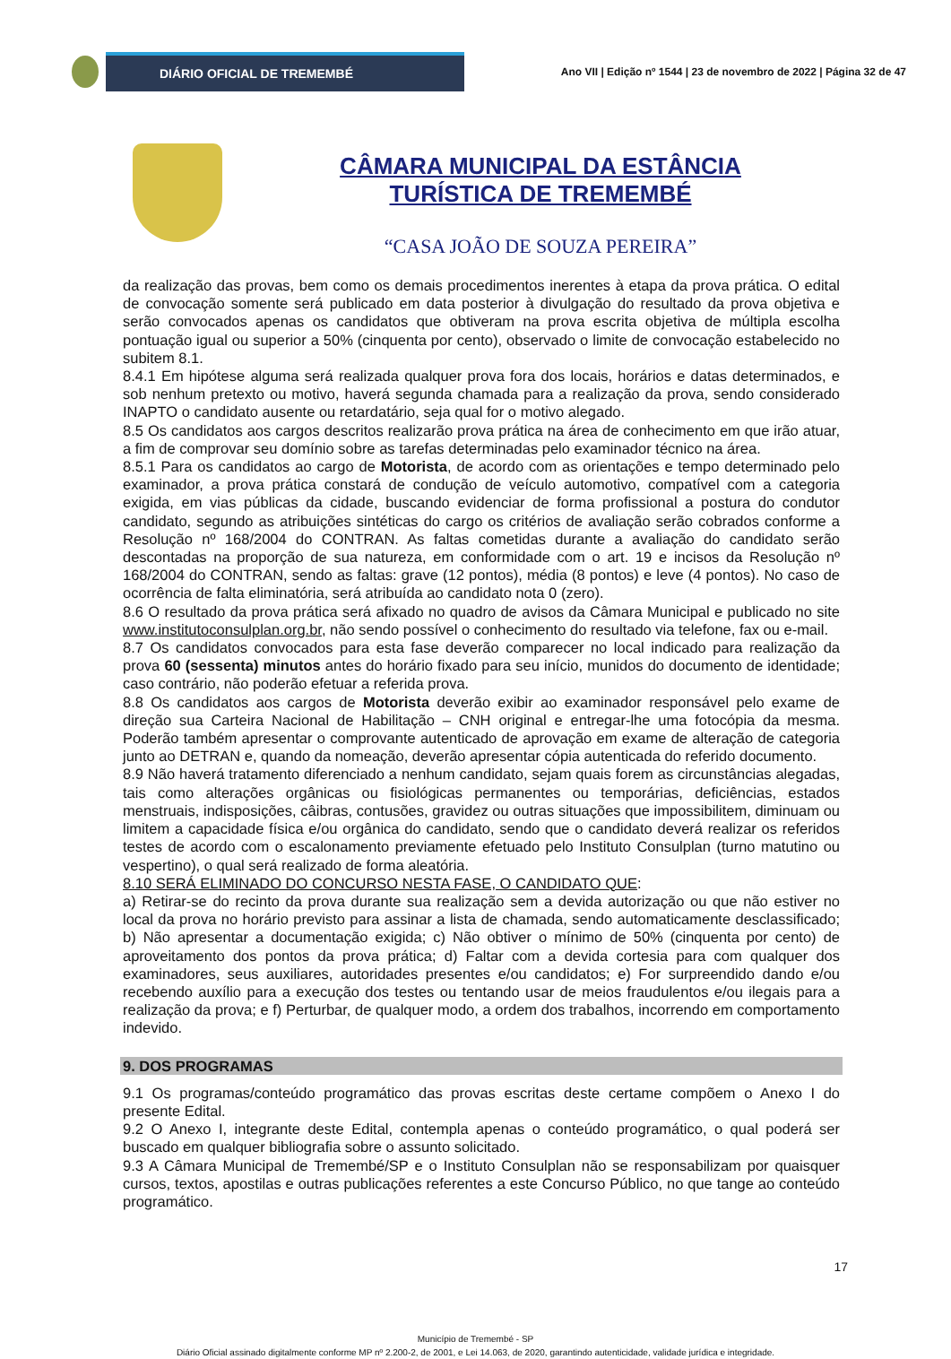DIÁRIO OFICIAL DE TREMEMBÉ
Ano VII | Edição nº 1544 | 23 de novembro de 2022 | Página 32 de 47
CÂMARA MUNICIPAL DA ESTÂNCIA TURÍSTICA DE TREMEMBÉ
“CASA JOÃO DE SOUZA PEREIRA”
da realização das provas, bem como os demais procedimentos inerentes à etapa da prova prática. O edital de convocação somente será publicado em data posterior à divulgação do resultado da prova objetiva e serão convocados apenas os candidatos que obtiveram na prova escrita objetiva de múltipla escolha pontuação igual ou superior a 50% (cinquenta por cento), observado o limite de convocação estabelecido no subitem 8.1.
8.4.1 Em hipótese alguma será realizada qualquer prova fora dos locais, horários e datas determinados, e sob nenhum pretexto ou motivo, haverá segunda chamada para a realização da prova, sendo considerado INAPTO o candidato ausente ou retardatário, seja qual for o motivo alegado.
8.5 Os candidatos aos cargos descritos realizarão prova prática na área de conhecimento em que irão atuar, a fim de comprovar seu domínio sobre as tarefas determinadas pelo examinador técnico na área.
8.5.1 Para os candidatos ao cargo de Motorista, de acordo com as orientações e tempo determinado pelo examinador, a prova prática constará de condução de veículo automotivo, compatível com a categoria exigida, em vias públicas da cidade, buscando evidenciar de forma profissional a postura do condutor candidato, segundo as atribuições sintéticas do cargo os critérios de avaliação serão cobrados conforme a Resolução nº 168/2004 do CONTRAN. As faltas cometidas durante a avaliação do candidato serão descontadas na proporção de sua natureza, em conformidade com o art. 19 e incisos da Resolução nº 168/2004 do CONTRAN, sendo as faltas: grave (12 pontos), média (8 pontos) e leve (4 pontos). No caso de ocorrência de falta eliminatória, será atribuída ao candidato nota 0 (zero).
8.6 O resultado da prova prática será afixado no quadro de avisos da Câmara Municipal e publicado no site www.institutoconsulplan.org.br, não sendo possível o conhecimento do resultado via telefone, fax ou e-mail.
8.7 Os candidatos convocados para esta fase deverão comparecer no local indicado para realização da prova 60 (sessenta) minutos antes do horário fixado para seu início, munidos do documento de identidade; caso contrário, não poderão efetuar a referida prova.
8.8 Os candidatos aos cargos de Motorista deverão exibir ao examinador responsável pelo exame de direção sua Carteira Nacional de Habilitação – CNH original e entregar-lhe uma fotocópia da mesma. Poderão também apresentar o comprovante autenticado de aprovação em exame de alteração de categoria junto ao DETRAN e, quando da nomeação, deverão apresentar cópia autenticada do referido documento.
8.9 Não haverá tratamento diferenciado a nenhum candidato, sejam quais forem as circunstâncias alegadas, tais como alterações orgânicas ou fisiológicas permanentes ou temporárias, deficiências, estados menstruais, indisposições, câibras, contusões, gravidez ou outras situações que impossibilitem, diminuam ou limitem a capacidade física e/ou orgânica do candidato, sendo que o candidato deverá realizar os referidos testes de acordo com o escalonamento previamente efetuado pelo Instituto Consulplan (turno matutino ou vespertino), o qual será realizado de forma aleatória.
8.10 SERÁ ELIMINADO DO CONCURSO NESTA FASE, O CANDIDATO QUE:
a) Retirar-se do recinto da prova durante sua realização sem a devida autorização ou que não estiver no local da prova no horário previsto para assinar a lista de chamada, sendo automaticamente desclassificado; b) Não apresentar a documentação exigida; c) Não obtiver o mínimo de 50% (cinquenta por cento) de aproveitamento dos pontos da prova prática; d) Faltar com a devida cortesia para com qualquer dos examinadores, seus auxiliares, autoridades presentes e/ou candidatos; e) For surpreendido dando e/ou recebendo auxílio para a execução dos testes ou tentando usar de meios fraudulentos e/ou ilegais para a realização da prova; e f) Perturbar, de qualquer modo, a ordem dos trabalhos, incorrendo em comportamento indevido.
9. DOS PROGRAMAS
9.1 Os programas/conteúdo programático das provas escritas deste certame compõem o Anexo I do presente Edital.
9.2 O Anexo I, integrante deste Edital, contempla apenas o conteúdo programático, o qual poderá ser buscado em qualquer bibliografia sobre o assunto solicitado.
9.3 A Câmara Municipal de Tremembé/SP e o Instituto Consulplan não se responsabilizam por quaisquer cursos, textos, apostilas e outras publicações referentes a este Concurso Público, no que tange ao conteúdo programático.
17
Município de Tremembé - SP
Diário Oficial assinado digitalmente conforme MP nº 2.200-2, de 2001, e Lei 14.063, de 2020, garantindo autenticidade, validade jurídica e integridade.